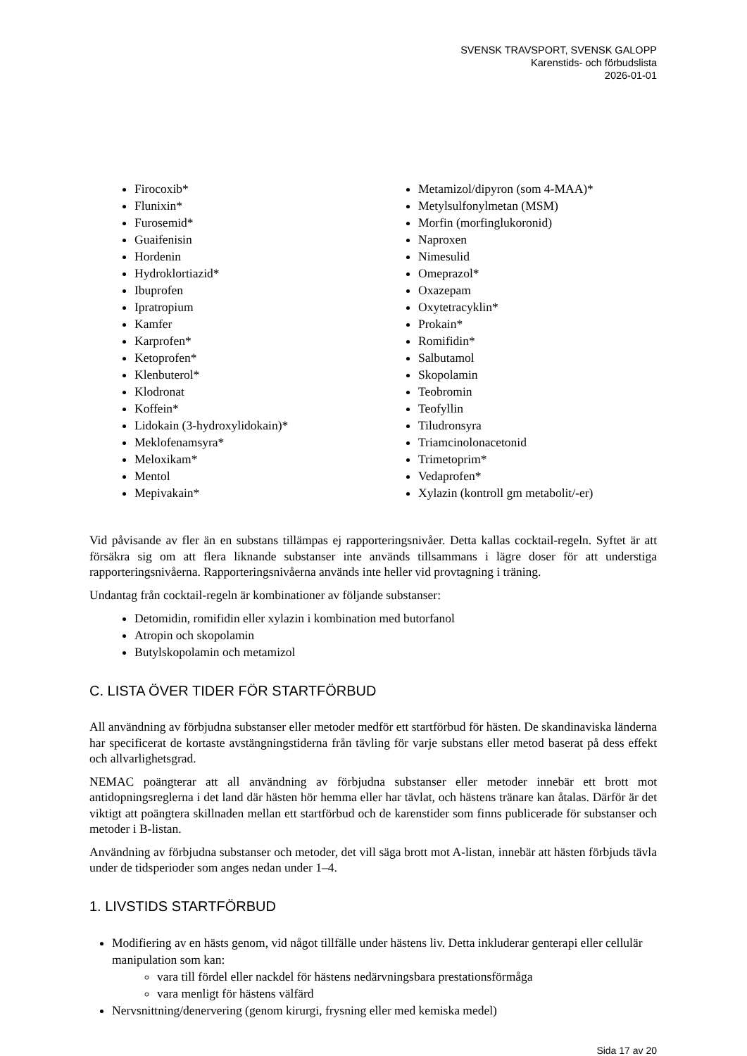SVENSK TRAVSPORT, SVENSK GALOPP
Karenstids- och förbudslista
2026-01-01
Firocoxib*
Flunixin*
Furosemid*
Guaifenisin
Hordenin
Hydroklortiazid*
Ibuprofen
Ipratropium
Kamfer
Karprofen*
Ketoprofen*
Klenbuterol*
Klodronat
Koffein*
Lidokain (3-hydroxylidokain)*
Meklofenamsyra*
Meloxikam*
Mentol
Mepivakain*
Metamizol/dipyron (som 4-MAA)*
Metylsulfonylmetan (MSM)
Morfin (morfinglukoronid)
Naproxen
Nimesulid
Omeprazol*
Oxazepam
Oxytetracyklin*
Prokain*
Romifidin*
Salbutamol
Skopolamin
Teobromin
Teofyllin
Tiludronsyra
Triamcinolonacetonid
Trimetoprim*
Vedaprofen*
Xylazin (kontroll gm metabolit/-er)
Vid påvisande av fler än en substans tillämpas ej rapporteringsnivåer. Detta kallas cocktail-regeln. Syftet är att försäkra sig om att flera liknande substanser inte används tillsammans i lägre doser för att understiga rapporteringsnivåerna. Rapporteringsnivåerna används inte heller vid provtagning i träning.
Undantag från cocktail-regeln är kombinationer av följande substanser:
Detomidin, romifidin eller xylazin i kombination med butorfanol
Atropin och skopolamin
Butylskopolamin och metamizol
C. LISTA ÖVER TIDER FÖR STARTFÖRBUD
All användning av förbjudna substanser eller metoder medför ett startförbud för hästen. De skandinaviska länderna har specificerat de kortaste avstängningstiderna från tävling för varje substans eller metod baserat på dess effekt och allvarlighetsgrad.
NEMAC poängterar att all användning av förbjudna substanser eller metoder innebär ett brott mot antidopningsreglerna i det land där hästen hör hemma eller har tävlat, och hästens tränare kan åtalas. Därför är det viktigt att poängtera skillnaden mellan ett startförbud och de karenstider som finns publicerade för substanser och metoder i B-listan.
Användning av förbjudna substanser och metoder, det vill säga brott mot A-listan, innebär att hästen förbjuds tävla under de tidsperioder som anges nedan under 1–4.
1. LIVSTIDS STARTFÖRBUD
Modifiering av en hästs genom, vid något tillfälle under hästens liv. Detta inkluderar genterapi eller cellulär manipulation som kan:
vara till fördel eller nackdel för hästens nedärvningsbara prestationsförmåga
vara menligt för hästens välfärd
Nervsnittning/denervering (genom kirurgi, frysning eller med kemiska medel)
Sida 17 av 20